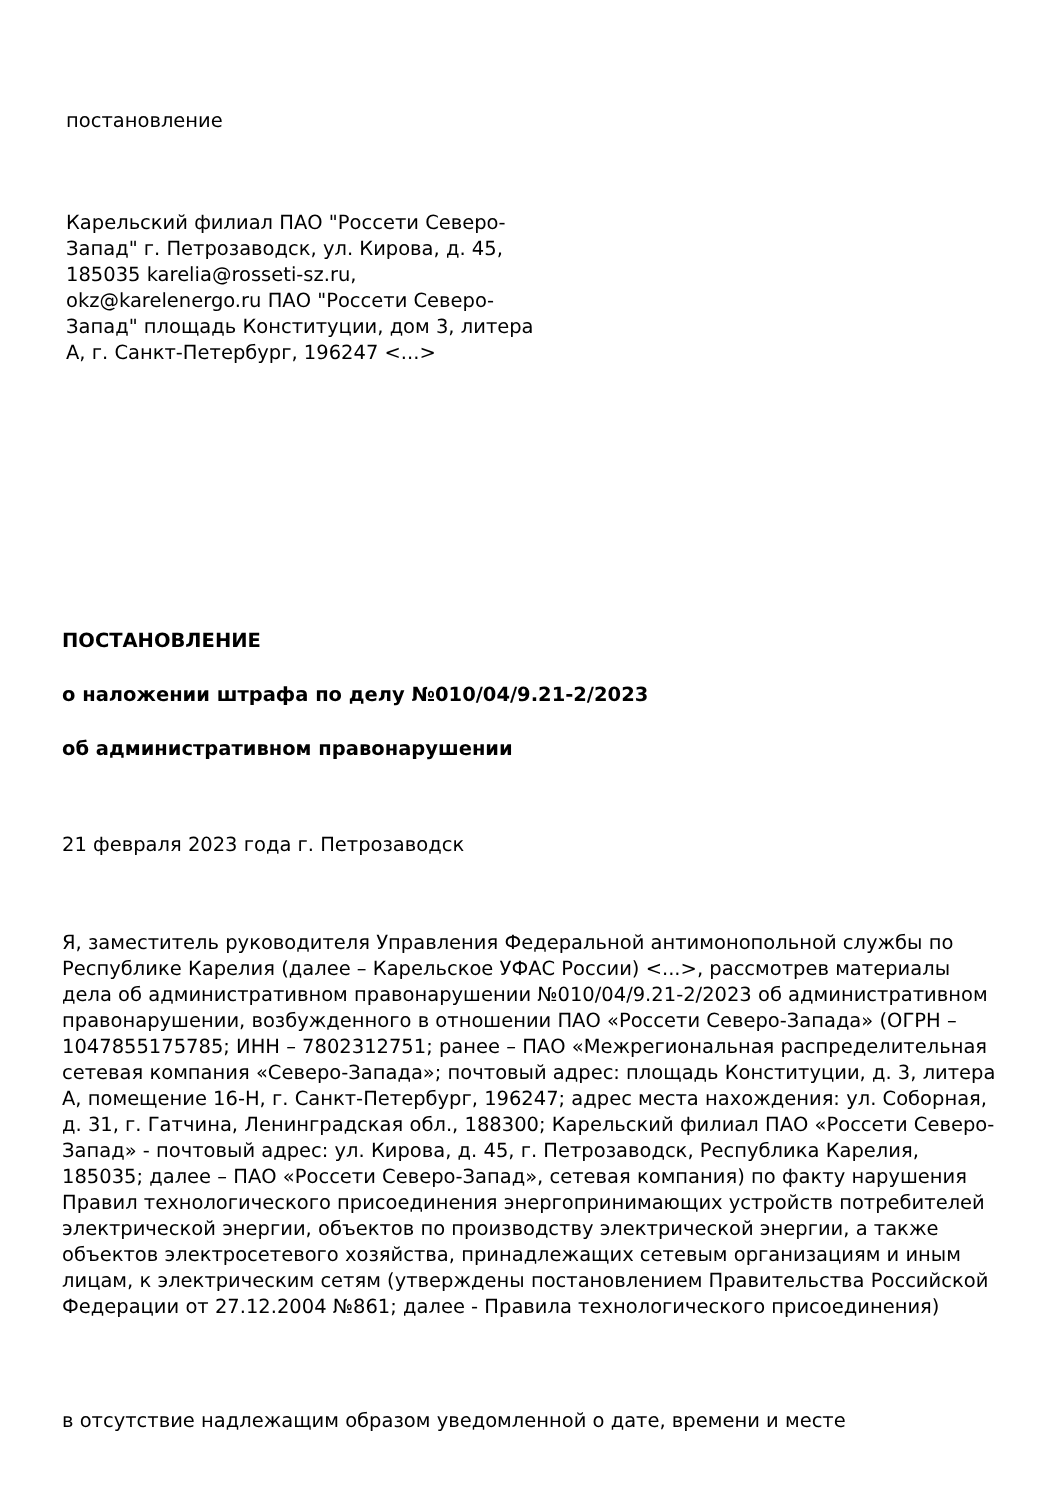постановление
Карельский филиал ПАО "Россети Северо-Запад" г. Петрозаводск, ул. Кирова, д. 45, 185035 karelia@rosseti-sz.ru, okz@karelenergo.ru ПАО "Россети Северо-Запад" площадь Конституции, дом 3, литера А, г. Санкт-Петербург, 196247 <...>
ПОСТАНОВЛЕНИЕ
о наложении штрафа по делу №010/04/9.21-2/2023
об административном правонарушении
21 февраля 2023 года г. Петрозаводск
Я, заместитель руководителя Управления Федеральной антимонопольной службы по Республике Карелия (далее – Карельское УФАС России) <...>, рассмотрев материалы дела об административном правонарушении №010/04/9.21-2/2023 об административном правонарушении, возбужденного в отношении ПАО «Россети Северо-Запада» (ОГРН – 1047855175785; ИНН – 7802312751; ранее – ПАО «Межрегиональная распределительная сетевая компания «Северо-Запада»; почтовый адрес: площадь Конституции, д. 3, литера А, помещение 16-Н, г. Санкт-Петербург, 196247; адрес места нахождения: ул. Соборная, д. 31, г. Гатчина, Ленинградская обл., 188300; Карельский филиал ПАО «Россети Северо-Запад» - почтовый адрес: ул. Кирова, д. 45, г. Петрозаводск, Республика Карелия, 185035; далее – ПАО «Россети Северо-Запад», сетевая компания) по факту нарушения Правил технологического присоединения энергопринимающих устройств потребителей электрической энергии, объектов по производству электрической энергии, а также объектов электросетевого хозяйства, принадлежащих сетевым организациям и иным лицам, к электрическим сетям (утверждены постановлением Правительства Российской Федерации от 27.12.2004 №861; далее - Правила технологического присоединения)
в отсутствие надлежащим образом уведомленной о дате, времени и месте